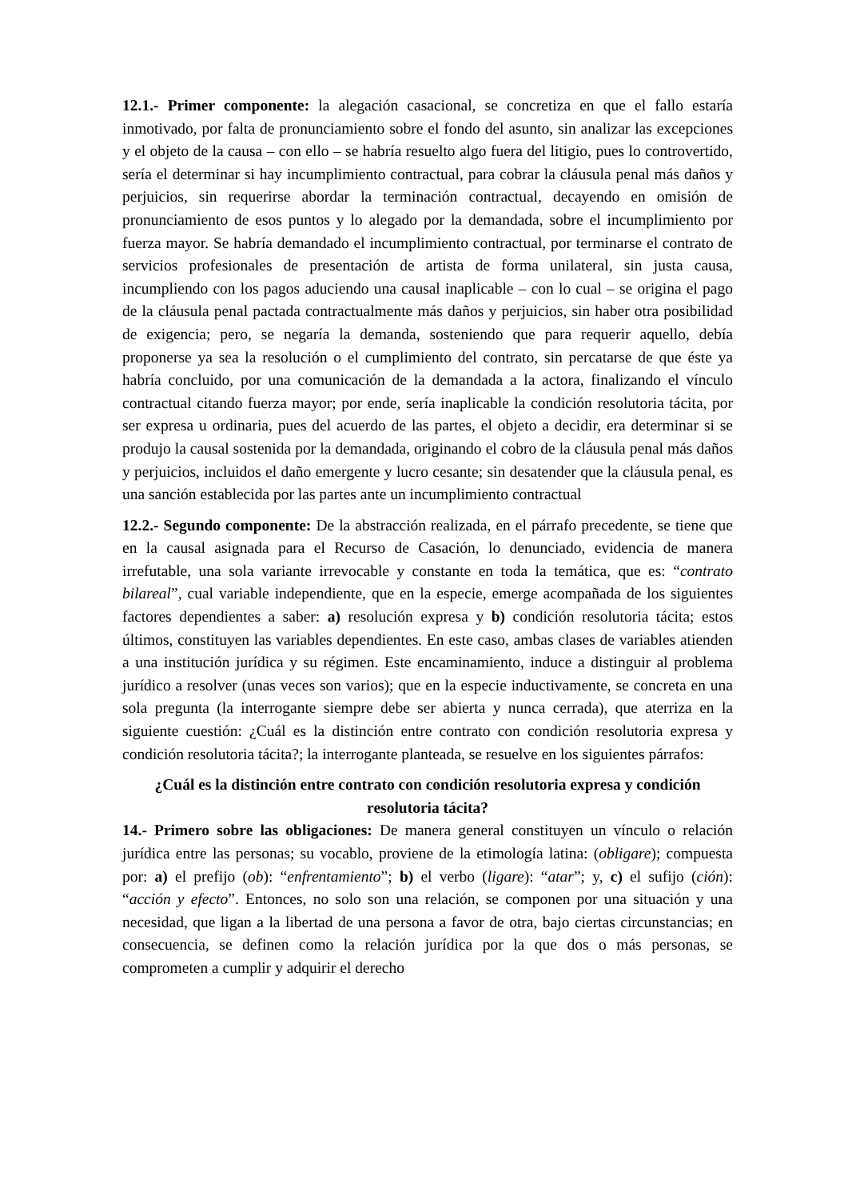12.1.- Primer componente: la alegación casacional, se concretiza en que el fallo estaría inmotivado, por falta de pronunciamiento sobre el fondo del asunto, sin analizar las excepciones y el objeto de la causa – con ello – se habría resuelto algo fuera del litigio, pues lo controvertido, sería el determinar si hay incumplimiento contractual, para cobrar la cláusula penal más daños y perjuicios, sin requerirse abordar la terminación contractual, decayendo en omisión de pronunciamiento de esos puntos y lo alegado por la demandada, sobre el incumplimiento por fuerza mayor. Se habría demandado el incumplimiento contractual, por terminarse el contrato de servicios profesionales de presentación de artista de forma unilateral, sin justa causa, incumpliendo con los pagos aduciendo una causal inaplicable – con lo cual – se origina el pago de la cláusula penal pactada contractualmente más daños y perjuicios, sin haber otra posibilidad de exigencia; pero, se negaría la demanda, sosteniendo que para requerir aquello, debía proponerse ya sea la resolución o el cumplimiento del contrato, sin percatarse de que éste ya habría concluido, por una comunicación de la demandada a la actora, finalizando el vínculo contractual citando fuerza mayor; por ende, sería inaplicable la condición resolutoria tácita, por ser expresa u ordinaria, pues del acuerdo de las partes, el objeto a decidir, era determinar si se produjo la causal sostenida por la demandada, originando el cobro de la cláusula penal más daños y perjuicios, incluidos el daño emergente y lucro cesante; sin desatender que la cláusula penal, es una sanción establecida por las partes ante un incumplimiento contractual
12.2.- Segundo componente: De la abstracción realizada, en el párrafo precedente, se tiene que en la causal asignada para el Recurso de Casación, lo denunciado, evidencia de manera irrefutable, una sola variante irrevocable y constante en toda la temática, que es: “contrato bilareal”, cual variable independiente, que en la especie, emerge acompañada de los siguientes factores dependientes a saber: a) resolución expresa y b) condición resolutoria tácita; estos últimos, constituyen las variables dependientes. En este caso, ambas clases de variables atienden a una institución jurídica y su régimen. Este encaminamiento, induce a distinguir al problema jurídico a resolver (unas veces son varios); que en la especie inductivamente, se concreta en una sola pregunta (la interrogante siempre debe ser abierta y nunca cerrada), que aterriza en la siguiente cuestión: ¿Cuál es la distinción entre contrato con condición resolutoria expresa y condición resolutoria tácita?; la interrogante planteada, se resuelve en los siguientes párrafos:
¿Cuál es la distinción entre contrato con condición resolutoria expresa y condición resolutoria tácita?
14.- Primero sobre las obligaciones: De manera general constituyen un vínculo o relación jurídica entre las personas; su vocablo, proviene de la etimología latina: (obligare); compuesta por: a) el prefijo (ob): “enfrentamiento”; b) el verbo (ligare): “atar”; y, c) el sufijo (ción): “acción y efecto”. Entonces, no solo son una relación, se componen por una situación y una necesidad, que ligan a la libertad de una persona a favor de otra, bajo ciertas circunstancias; en consecuencia, se definen como la relación jurídica por la que dos o más personas, se comprometen a cumplir y adquirir el derecho